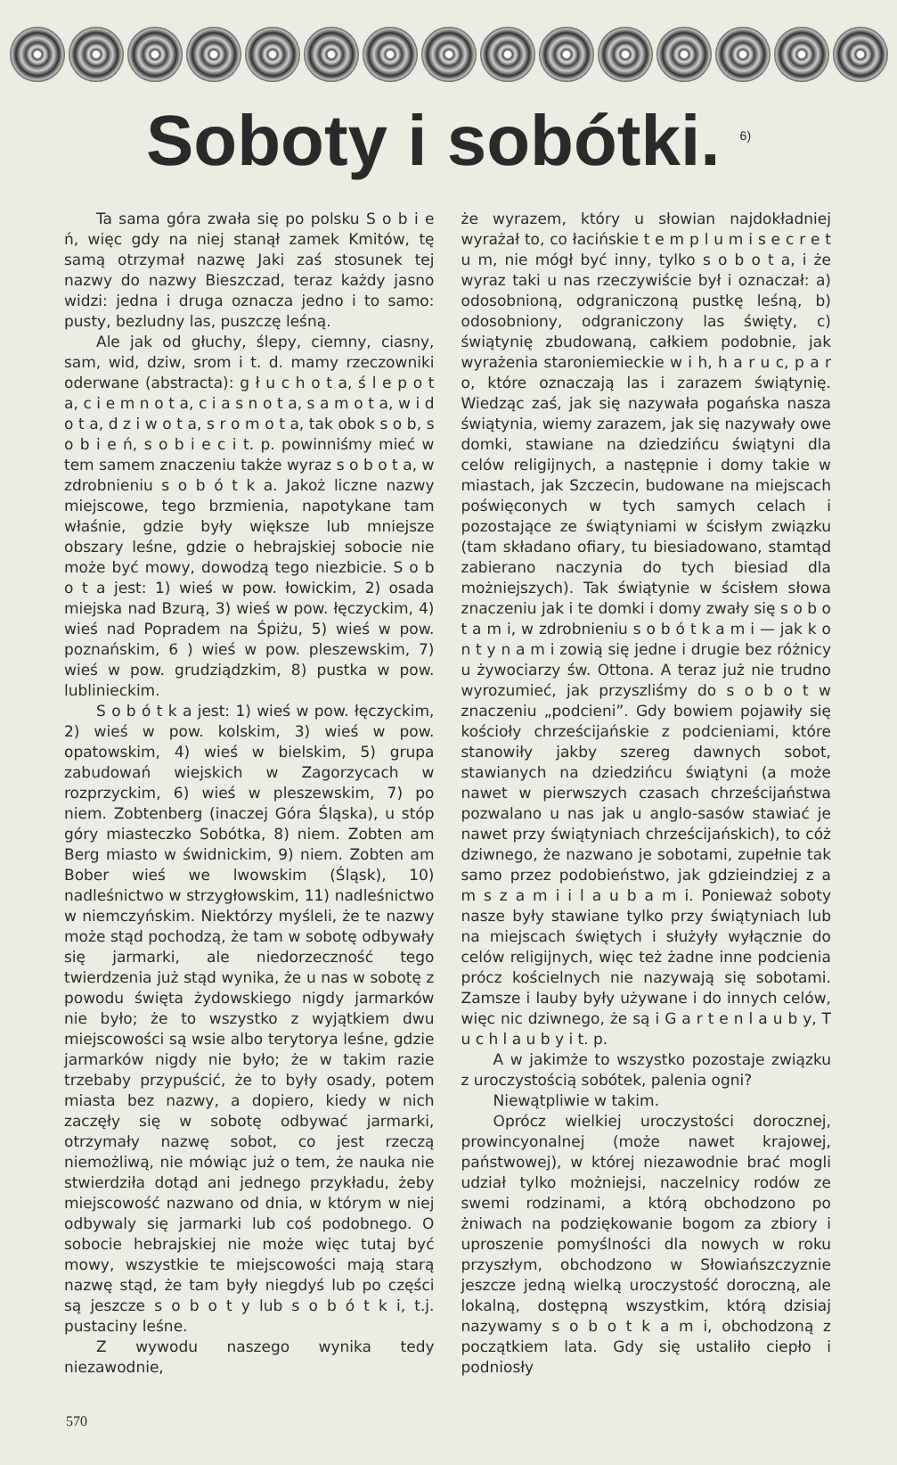Soboty i sobótki. <sup>6)</sup>
Ta sama góra zwała się po polsku S o b i e ń, więc gdy na niej stanął zamek Kmitów, tę samą otrzymał nazwę Jaki zaś stosunek tej nazwy do nazwy Bieszczad, teraz każdy jasno widzi: jedna i druga oznacza jedno i to samo: pusty, bezludny las, puszczę leśną.
Ale jak od głuchy, ślepy, ciemny, ciasny, sam, wid, dziw, srom i t. d. mamy rzeczowniki oderwane (abstracta): g ł u c h o t a, ś l e p o t a, c i e m n o t a, c i a s n o t a, s a m o t a, w i d o t a, d z i w o t a, s r o m o t a, tak obok s o b, s o b i e ń, s o b i e c i t. p. powinniśmy mieć w tem samem znaczeniu także wyraz s o b o t a, w zdrobnieniu s o b ó t k a. Jakoż liczne nazwy miejscowe, tego brzmienia, napotykane tam właśnie, gdzie były większe lub mniejsze obszary leśne, gdzie o hebrajskiej sobocie nie może być mowy, dowodzą tego niezbicie. S o b o t a jest: 1) wieś w pow. łowickim, 2) osada miejska nad Bzurą, 3) wieś w pow. łęczyckim, 4) wieś nad Popradem na Śpiżu, 5) wieś w pow. poznańskim, 6 ) wieś w pow. pleszewskim, 7) wieś w pow. grudziądzkim, 8) pustka w pow. lublinieckim.
S o b ó t k a jest: 1) wieś w pow. łęczyckim, 2) wieś w pow. kolskim, 3) wieś w pow. opatowskim, 4) wieś w bielskim, 5) grupa zabudowań wiejskich w Zagorzycach w rozprzyckim, 6) wieś w pleszewskim, 7) po niem. Zobtenberg (inaczej Góra Śląska), u stóp góry miasteczko Sobótka, 8) niem. Zobten am Berg miasto w świdnickim, 9) niem. Zobten am Bober wieś we lwowskim (Śląsk), 10) nadleśnictwo w strzygłowskim, 11) nadleśnictwo w niemczyńskim. Niektórzy myśleli, że te nazwy może stąd pochodzą, że tam w sobotę odbywały się jarmarki, ale niedorzeczność tego twierdzenia już stąd wynika, że u nas w sobotę z powodu święta żydowskiego nigdy jarmarków nie było; że to wszystko z wyjątkiem dwu miejscowości są wsie albo terytorya leśne, gdzie jarmarków nigdy nie było; że w takim razie trzebaby przypuścić, że to były osady, potem miasta bez nazwy, a dopiero, kiedy w nich zaczęły się w sobotę odbywać jarmarki, otrzymały nazwę sobot, co jest rzeczą niemożliwą, nie mówiąc już o tem, że nauka nie stwierdziła dotąd ani jednego przykładu, żeby miejscowość nazwano od dnia, w którym w niej odbywaly się jarmarki lub coś podobnego. O sobocie hebrajskiej nie może więc tutaj być mowy, wszystkie te miejscowości mają starą nazwę stąd, że tam były niegdyś lub po części są jeszcze s o b o t y lub s o b ó t k i, t.j. pustaciny leśne.
Z wywodu naszego wynika tedy niezawodnie,
że wyrazem, który u słowian najdokładniej wyrażał to, co łacińskie t e m p l u m i s e c r e t u m, nie mógł być inny, tylko s o b o t a, i że wyraz taki u nas rzeczywiście był i oznaczał: a) odosobnioną, odgraniczoną pustkę leśną, b) odosobniony, odgraniczony las święty, c) świątynię zbudowaną, całkiem podobnie, jak wyrażenia staroniemieckie w i h, h a r u c, p a r o, które oznaczają las i zarazem świątynię. Wiedząc zaś, jak się nazywała pogańska nasza świątynia, wiemy zarazem, jak się nazywały owe domki, stawiane na dziedzińcu świątyni dla celów religijnych, a następnie i domy takie w miastach, jak Szczecin, budowane na miejscach poświęconych w tych samych celach i pozostające ze świątyniami w ścisłym związku (tam składano ofiary, tu biesiadowano, stamtąd zabierano naczynia do tych biesiad dla możniejszych). Tak świątynie w ścisłem słowa znaczeniu jak i te domki i domy zwały się s o b o t a m i, w zdrobnieniu s o b ó t k a m i — jak k o n t y n a m i zowią się jedne i drugie bez różnicy u żywociarzy św. Ottona. A teraz już nie trudno wyrozumieć, jak przyszliśmy do s o b o t w znaczeniu „podcieni”. Gdy bowiem pojawiły się kościoły chrześcijańskie z podcieniami, które stanowiły jakby szereg dawnych sobot, stawianych na dziedzińcu świątyni (a może nawet w pierwszych czasach chrześcijaństwa pozwalano u nas jak u anglo-sasów stawiać je nawet przy świątyniach chrześcijańskich), to cóż dziwnego, że nazwano je sobotami, zupełnie tak samo przez podobieństwo, jak gdzieindziej z a m s z a m i i l a u b a m i. Ponieważ soboty nasze były stawiane tylko przy świątyniach lub na miejscach świętych i służyły wyłącznie do celów religijnych, więc też żadne inne podcienia prócz kościelnych nie nazywają się sobotami. Zamsze i lauby były używane i do innych celów, więc nic dziwnego, że są i G a r t e n l a u b y, T u c h l a u b y i t. p.
A w jakimże to wszystko pozostaje związku z uroczystością sobótek, palenia ogni?
Niewątpliwie w takim.
Oprócz wielkiej uroczystości dorocznej, prowincyonalnej (może nawet krajowej, państwowej), w której niezawodnie brać mogli udział tylko możniejsi, naczelnicy rodów ze swemi rodzinami, a którą obchodzono po żniwach na podziękowanie bogom za zbiory i uproszenie pomyślności dla nowych w roku przyszłym, obchodzono w Słowiańszczyznie jeszcze jedną wielką uroczystość doroczną, ale lokalną, dostępną wszystkim, którą dzisiaj nazywamy s o b o t k a m i, obchodzoną z początkiem lata. Gdy się ustaliło ciepło i podniosły
570